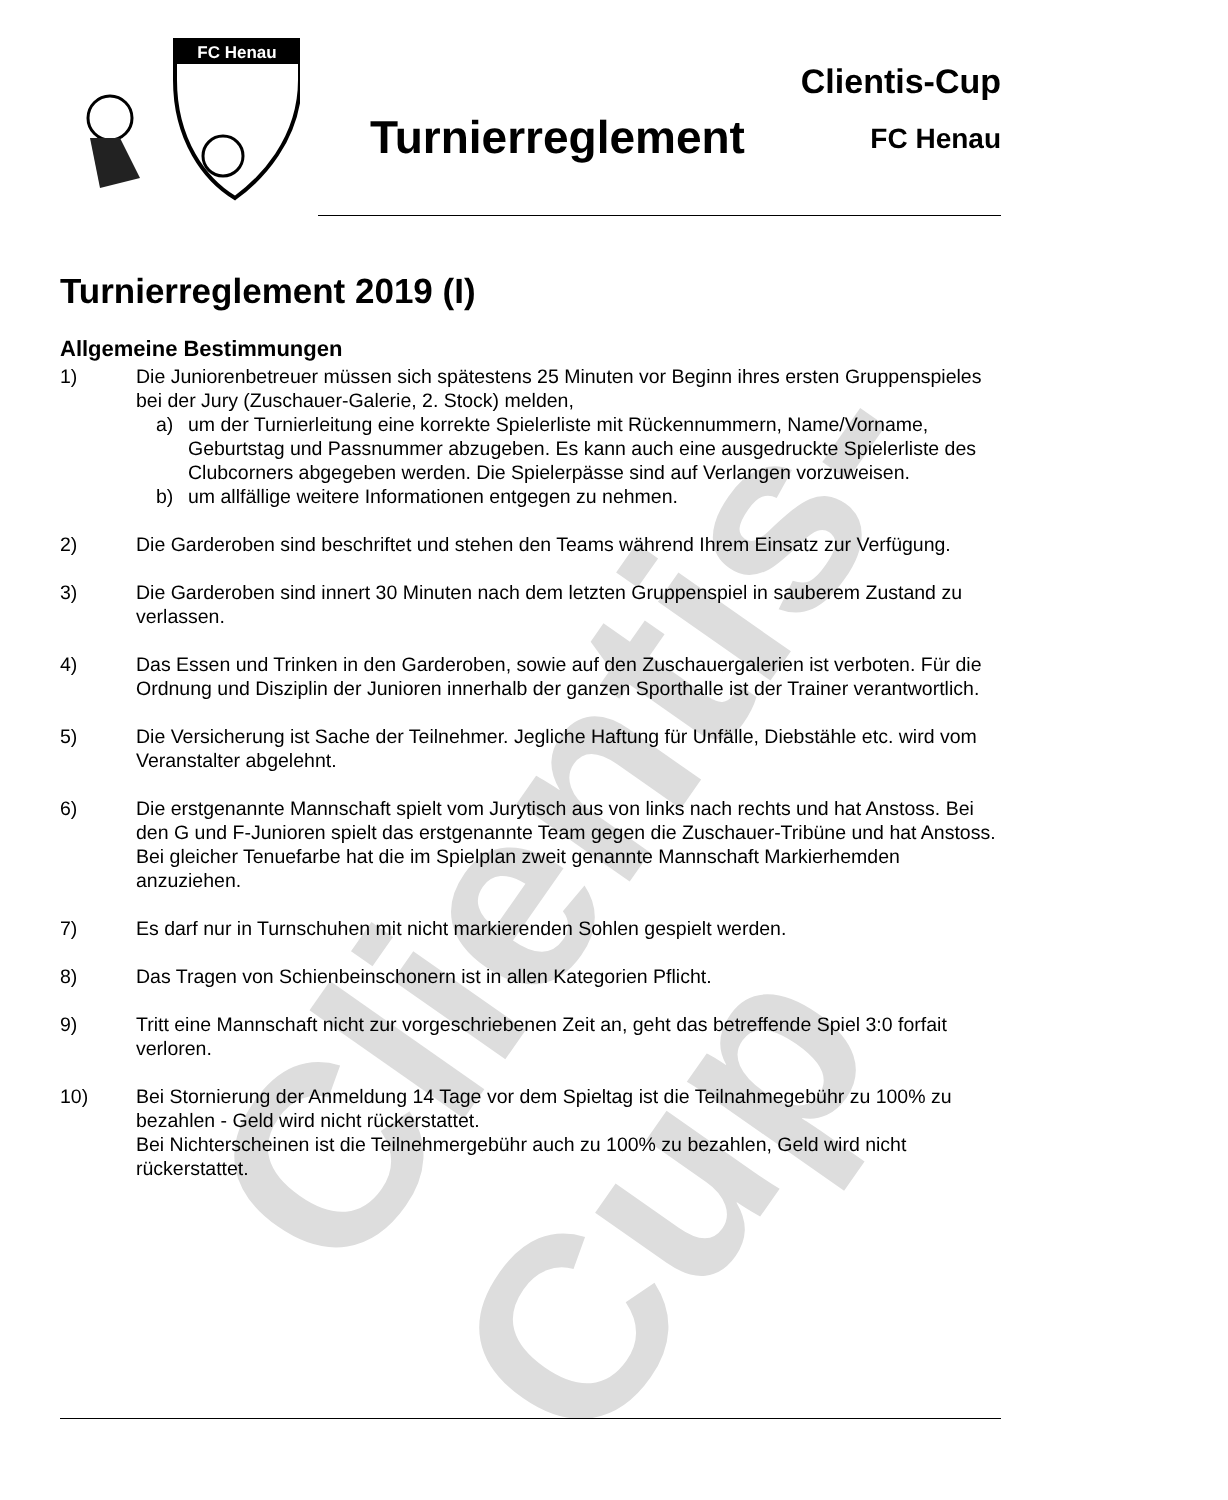Clientis-Cup
FC Henau
Turnierreglement
Clientis-Cup
FC Henau
Turnierreglement 2019 (I)
Allgemeine Bestimmungen
1) Die Juniorenbetreuer müssen sich spätestens 25 Minuten vor Beginn ihres ersten Gruppenspieles bei der Jury (Zuschauer-Galerie, 2. Stock) melden,
a) um der Turnierleitung eine korrekte Spielerliste mit Rückennummern, Name/Vorname, Geburtstag und Passnummer abzugeben. Es kann auch eine ausgedruckte Spielerliste des Clubcorners abgegeben werden. Die Spielerpässe sind auf Verlangen vorzuweisen.
b) um allfällige weitere Informationen entgegen zu nehmen.
2) Die Garderoben sind beschriftet und stehen den Teams während Ihrem Einsatz zur Verfügung.
3) Die Garderoben sind innert 30 Minuten nach dem letzten Gruppenspiel in sauberem Zustand zu verlassen.
4) Das Essen und Trinken in den Garderoben, sowie auf den Zuschauergalerien ist verboten. Für die Ordnung und Disziplin der Junioren innerhalb der ganzen Sporthalle ist der Trainer verantwortlich.
5) Die Versicherung ist Sache der Teilnehmer. Jegliche Haftung für Unfälle, Diebstähle etc. wird vom Veranstalter abgelehnt.
6) Die erstgenannte Mannschaft spielt vom Jurytisch aus von links nach rechts und hat Anstoss. Bei den G und F-Junioren spielt das erstgenannte Team gegen die Zuschauer-Tribüne und hat Anstoss.
Bei gleicher Tenuefarbe hat die im Spielplan zweit genannte Mannschaft Markierhemden anzuziehen.
7) Es darf nur in Turnschuhen mit nicht markierenden Sohlen gespielt werden.
8) Das Tragen von Schienbeinschonern ist in allen Kategorien Pflicht.
9) Tritt eine Mannschaft nicht zur vorgeschriebenen Zeit an, geht das betreffende Spiel 3:0 forfait verloren.
10) Bei Stornierung der Anmeldung 14 Tage vor dem Spieltag ist die Teilnahmegebühr zu 100% zu bezahlen - Geld wird nicht rückerstattet.
Bei Nichterscheinen ist die Teilnehmergebühr auch zu 100% zu bezahlen, Geld wird nicht rückerstattet.